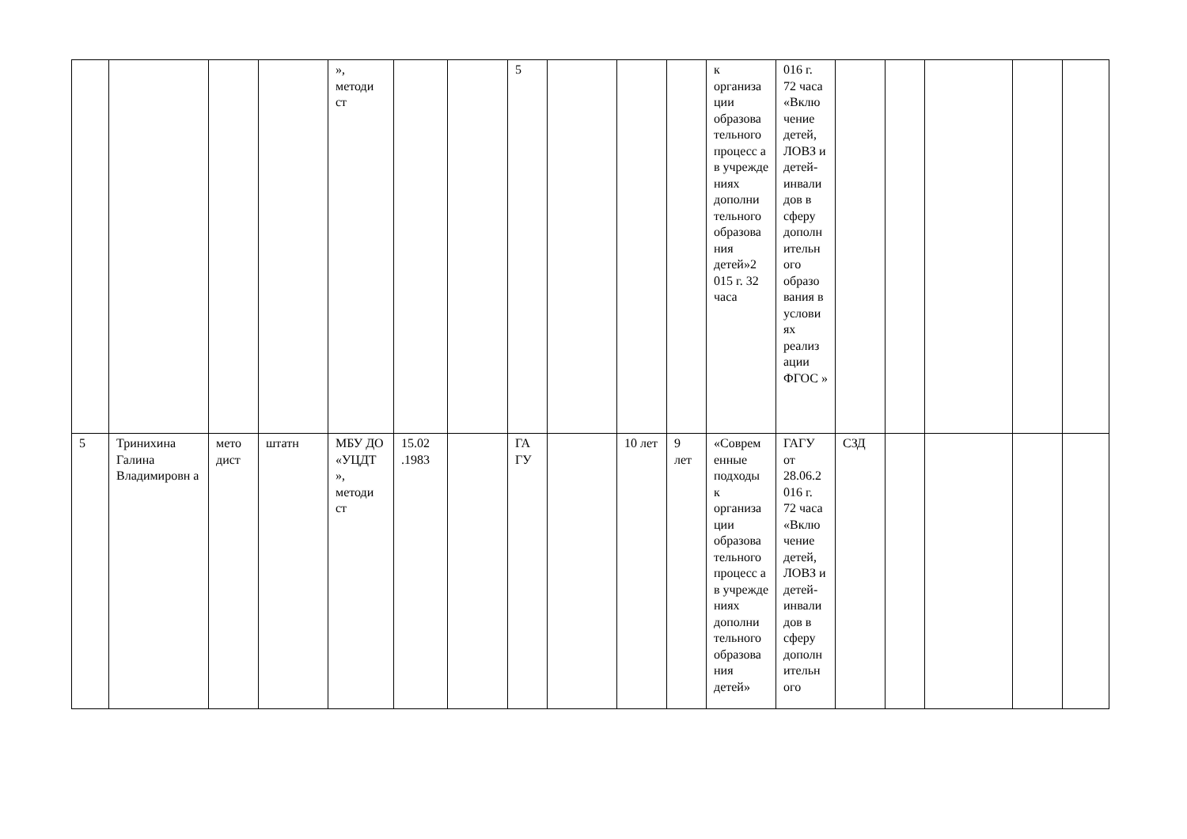| | | | | », методи ст | | | 5 | | | | к организа ции образова тельного процесс а в учрежде ниях дополни тельного образова ния детей»2 015 г. 32 часа | 016 г. 72 часа «Вклю чение детей, ЛОВЗ и детей-инвали дов в сферу дополн ительн ого образо вания в услови ях реализ ации ФГОС » | | | | | |
| 5 | Тринихина Галина Владимировн а | мето дист | штатн | МБУ ДО «УЦДТ », методи ст | 15.02 .1983 | | ГА ГУ | | 10 лет | 9 лет | «Соврем енные подходы к организа ции образова тельного процесс а в учрежде ниях дополни тельного образова ния детей» | ГАГУ от 28.06.2 016 г. 72 часа «Вклю чение детей, ЛОВЗ и детей-инвали дов в сферу дополн ительн ого | СЗД | | | | |